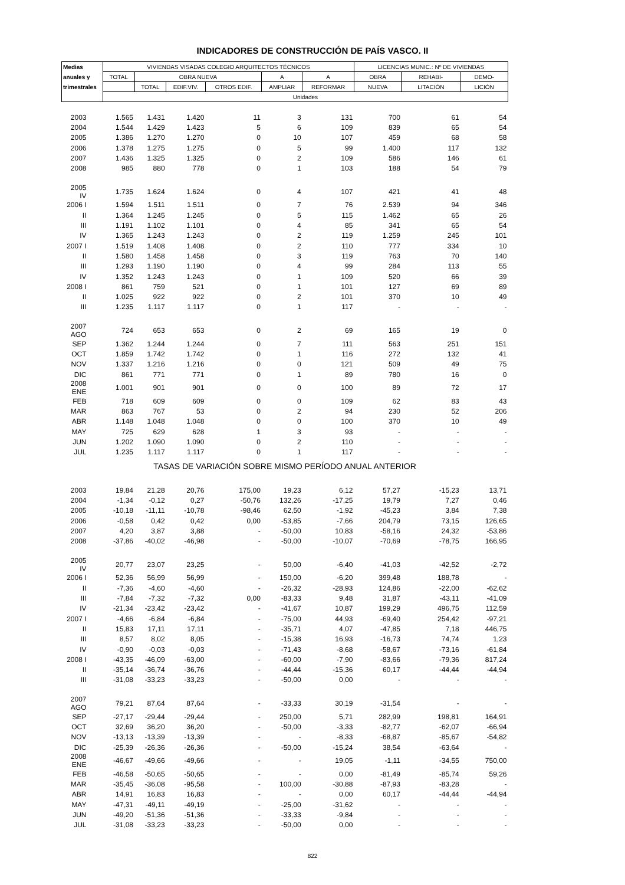INDICADORES DE CONSTRUCCIÓN DE PAÍS VASCO. II
| Medias | VIVIENDAS VISADAS COLEGIO ARQUITECTOS TÉCNICOS | | | | | | LICENCIAS MUNIC.: Nº DE VIVIENDAS | | |
| --- | --- | --- | --- | --- | --- | --- | --- | --- | --- |
| anuales y | TOTAL | OBRA NUEVA | | | A | A | OBRA | REHABI- | DEMO- |
| trimestrales | | TOTAL | EDIF.VIV. | OTROS EDIF. | AMPLIAR | REFORMAR | NUEVA | LITACIÓN | LICIÓN |
| | Unidades | | | | | | | | |
| 2003 | 1.565 | 1.431 | 1.420 | 11 | 3 | 131 | 700 | 61 | 54 |
| 2004 | 1.544 | 1.429 | 1.423 | 5 | 6 | 109 | 839 | 65 | 54 |
| 2005 | 1.386 | 1.270 | 1.270 | 0 | 10 | 107 | 459 | 68 | 58 |
| 2006 | 1.378 | 1.275 | 1.275 | 0 | 5 | 99 | 1.400 | 117 | 132 |
| 2007 | 1.436 | 1.325 | 1.325 | 0 | 2 | 109 | 586 | 146 | 61 |
| 2008 | 985 | 880 | 778 | 0 | 1 | 103 | 188 | 54 | 79 |
| 2005 IV | 1.735 | 1.624 | 1.624 | 0 | 4 | 107 | 421 | 41 | 48 |
| 2006 I | 1.594 | 1.511 | 1.511 | 0 | 7 | 76 | 2.539 | 94 | 346 |
| II | 1.364 | 1.245 | 1.245 | 0 | 5 | 115 | 1.462 | 65 | 26 |
| III | 1.191 | 1.102 | 1.101 | 0 | 4 | 85 | 341 | 65 | 54 |
| IV | 1.365 | 1.243 | 1.243 | 0 | 2 | 119 | 1.259 | 245 | 101 |
| 2007 I | 1.519 | 1.408 | 1.408 | 0 | 2 | 110 | 777 | 334 | 10 |
| II | 1.580 | 1.458 | 1.458 | 0 | 3 | 119 | 763 | 70 | 140 |
| III | 1.293 | 1.190 | 1.190 | 0 | 4 | 99 | 284 | 113 | 55 |
| IV | 1.352 | 1.243 | 1.243 | 0 | 1 | 109 | 520 | 66 | 39 |
| 2008 I | 861 | 759 | 521 | 0 | 1 | 101 | 127 | 69 | 89 |
| II | 1.025 | 922 | 922 | 0 | 2 | 101 | 370 | 10 | 49 |
| III | 1.235 | 1.117 | 1.117 | 0 | 1 | 117 | - | - | - |
| 2007 AGO | 724 | 653 | 653 | 0 | 2 | 69 | 165 | 19 | 0 |
| SEP | 1.362 | 1.244 | 1.244 | 0 | 7 | 111 | 563 | 251 | 151 |
| OCT | 1.859 | 1.742 | 1.742 | 0 | 1 | 116 | 272 | 132 | 41 |
| NOV | 1.337 | 1.216 | 1.216 | 0 | 0 | 121 | 509 | 49 | 75 |
| DIC | 861 | 771 | 771 | 0 | 1 | 89 | 780 | 16 | 0 |
| 2008 ENE | 1.001 | 901 | 901 | 0 | 0 | 100 | 89 | 72 | 17 |
| FEB | 718 | 609 | 609 | 0 | 0 | 109 | 62 | 83 | 43 |
| MAR | 863 | 767 | 53 | 0 | 2 | 94 | 230 | 52 | 206 |
| ABR | 1.148 | 1.048 | 1.048 | 0 | 0 | 100 | 370 | 10 | 49 |
| MAY | 725 | 629 | 628 | 1 | 3 | 93 | - | - | - |
| JUN | 1.202 | 1.090 | 1.090 | 0 | 2 | 110 | - | - | - |
| JUL | 1.235 | 1.117 | 1.117 | 0 | 1 | 117 | - | - | - |
| TASAS DE VARIACIÓN SOBRE MISMO PERÍODO ANUAL ANTERIOR | | | | | | | | | |
| 2003 | 19,84 | 21,28 | 20,76 | 175,00 | 19,23 | 6,12 | 57,27 | -15,23 | 13,71 |
| 2004 | -1,34 | -0,12 | 0,27 | -50,76 | 132,26 | -17,25 | 19,79 | 7,27 | 0,46 |
| 2005 | -10,18 | -11,11 | -10,78 | -98,46 | 62,50 | -1,92 | -45,23 | 3,84 | 7,38 |
| 2006 | -0,58 | 0,42 | 0,42 | 0,00 | -53,85 | -7,66 | 204,79 | 73,15 | 126,65 |
| 2007 | 4,20 | 3,87 | 3,88 | - | -50,00 | 10,83 | -58,16 | 24,32 | -53,86 |
| 2008 | -37,86 | -40,02 | -46,98 | - | -50,00 | -10,07 | -70,69 | -78,75 | 166,95 |
| 2005 IV | 20,77 | 23,07 | 23,25 | - | 50,00 | -6,40 | -41,03 | -42,52 | -2,72 |
| 2006 I | 52,36 | 56,99 | 56,99 | - | 150,00 | -6,20 | 399,48 | 188,78 | - |
| II | -7,36 | -4,60 | -4,60 | - | -26,32 | -28,93 | 124,86 | -22,00 | -62,62 |
| III | -7,84 | -7,32 | -7,32 | 0,00 | -83,33 | 9,48 | 31,87 | -43,11 | -41,09 |
| IV | -21,34 | -23,42 | -23,42 | - | -41,67 | 10,87 | 199,29 | 496,75 | 112,59 |
| 2007 I | -4,66 | -6,84 | -6,84 | - | -75,00 | 44,93 | -69,40 | 254,42 | -97,21 |
| II | 15,83 | 17,11 | 17,11 | - | -35,71 | 4,07 | -47,85 | 7,18 | 446,75 |
| III | 8,57 | 8,02 | 8,05 | - | -15,38 | 16,93 | -16,73 | 74,74 | 1,23 |
| IV | -0,90 | -0,03 | -0,03 | - | -71,43 | -8,68 | -58,67 | -73,16 | -61,84 |
| 2008 I | -43,35 | -46,09 | -63,00 | - | -60,00 | -7,90 | -83,66 | -79,36 | 817,24 |
| II | -35,14 | -36,74 | -36,76 | - | -44,44 | -15,36 | 60,17 | -44,44 | -44,94 |
| III | -31,08 | -33,23 | -33,23 | - | -50,00 | 0,00 | - | - | - |
| 2007 AGO | 79,21 | 87,64 | 87,64 | - | -33,33 | 30,19 | -31,54 | - | - |
| SEP | -27,17 | -29,44 | -29,44 | - | 250,00 | 5,71 | 282,99 | 198,81 | 164,91 |
| OCT | 32,69 | 36,20 | 36,20 | - | -50,00 | -3,33 | -82,77 | -62,07 | -66,94 |
| NOV | -13,13 | -13,39 | -13,39 | - | - | -8,33 | -68,87 | -85,67 | -54,82 |
| DIC | -25,39 | -26,36 | -26,36 | - | -50,00 | -15,24 | 38,54 | -63,64 | - |
| 2008 ENE | -46,67 | -49,66 | -49,66 | - | - | 19,05 | -1,11 | -34,55 | 750,00 |
| FEB | -46,58 | -50,65 | -50,65 | - | - | 0,00 | -81,49 | -85,74 | 59,26 |
| MAR | -35,45 | -36,08 | -95,58 | - | 100,00 | -30,88 | -87,93 | -83,28 | - |
| ABR | 14,91 | 16,83 | 16,83 | - | - | 0,00 | 60,17 | -44,44 | -44,94 |
| MAY | -47,31 | -49,11 | -49,19 | - | -25,00 | -31,62 | - | - | - |
| JUN | -49,20 | -51,36 | -51,36 | - | -33,33 | -9,84 | - | - | - |
| JUL | -31,08 | -33,23 | -33,23 | - | -50,00 | 0,00 | - | - | - |
822